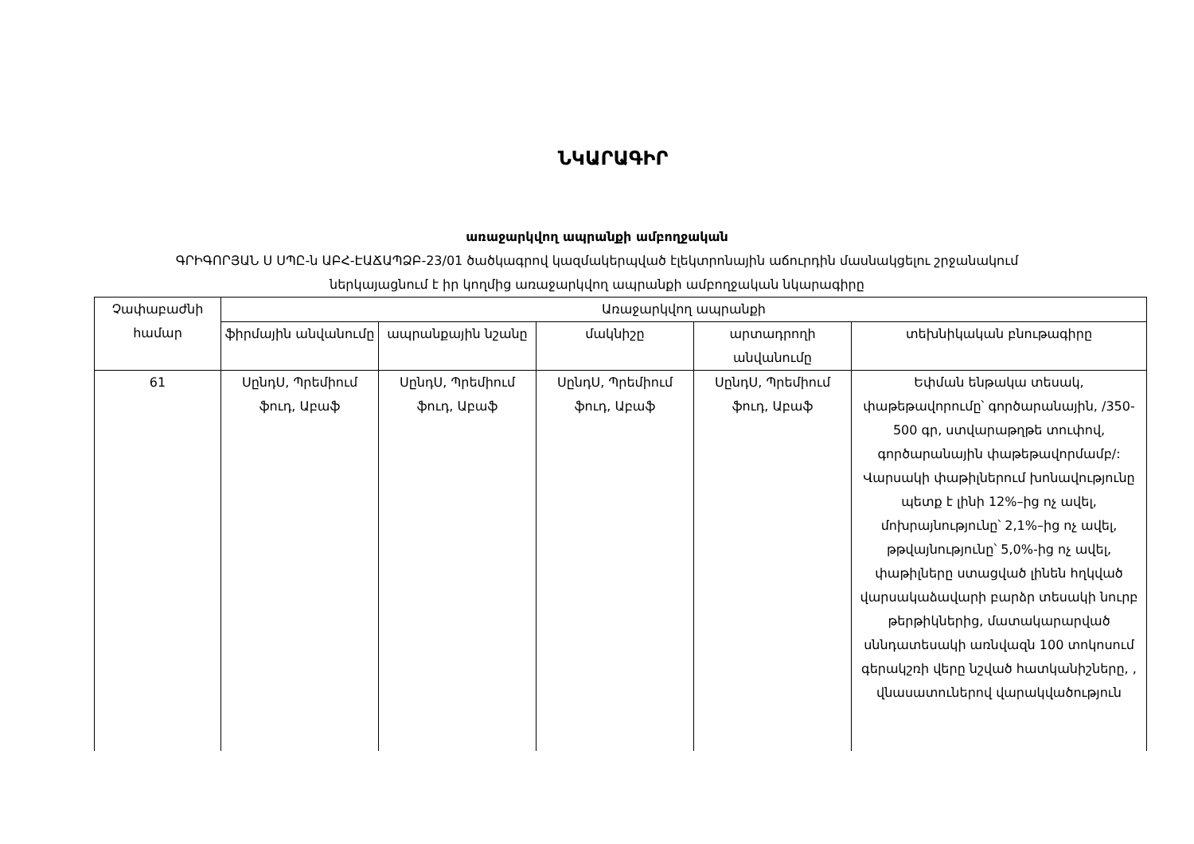ՆԿԱՐԱԳԻՐ
առաջարկվող ապրանքի ամբողջական
ԳՐԻԳՈՐՅԱՆ Ս ՍՊԸ-ն ԱԲՀ-ԷԱՃԱՊՁԲ-23/01 ծածկագրով կազմակերպված էլեկտրոնային աճուրդին մասնակցելու շրջանակում
ներկայացնում է իր կողմից առաջարկվող ապրանքի ամբողջական նկարագիրը
| Չափաբաժնի համար | Առաջարկվող ապրանքի | | | | |
| --- | --- | --- | --- | --- | --- |
| | ֆիրմային անվանումը | ապրանքային նշանը | մակնիշը | արտադրողի անվանումը | տեխնիկական բնութագիրը |
| 61 | ՍընդՍ, Պրեմիում ֆուդ, Աբաֆ | ՍընդՍ, Պրեմիում ֆուդ, Աբաֆ | ՍընդՍ, Պրեմիում ֆուդ, Աբաֆ | ՍընդՍ, Պրեմիում ֆուդ, Աբաֆ | Եփման ենթակա տեսակ, փաթեթավորումը՝ գործարանային, /350-500 գր, ստվարաթղթե տուփով, գործարանային փաթեթավորմամբ/: Վարսակի փաթիլներում խոնավությունը պետք է լինի 12%–ից ոչ ավել, մոխրայնությունը՝ 2,1%–ից ոչ ավել, թթվայնությունը՝ 5,0%-ից ոչ ավել, փաթիլները ստացված լինեն հղկված վարսակաձավարի բարձր տեսակի նուրբ թերթիկներից, մատակարարված սննդատեսակի առնվազն 100 տոկոսում գերակշռի վերը նշված հատկանիշները, , վնասատուներով վարակվածություն |